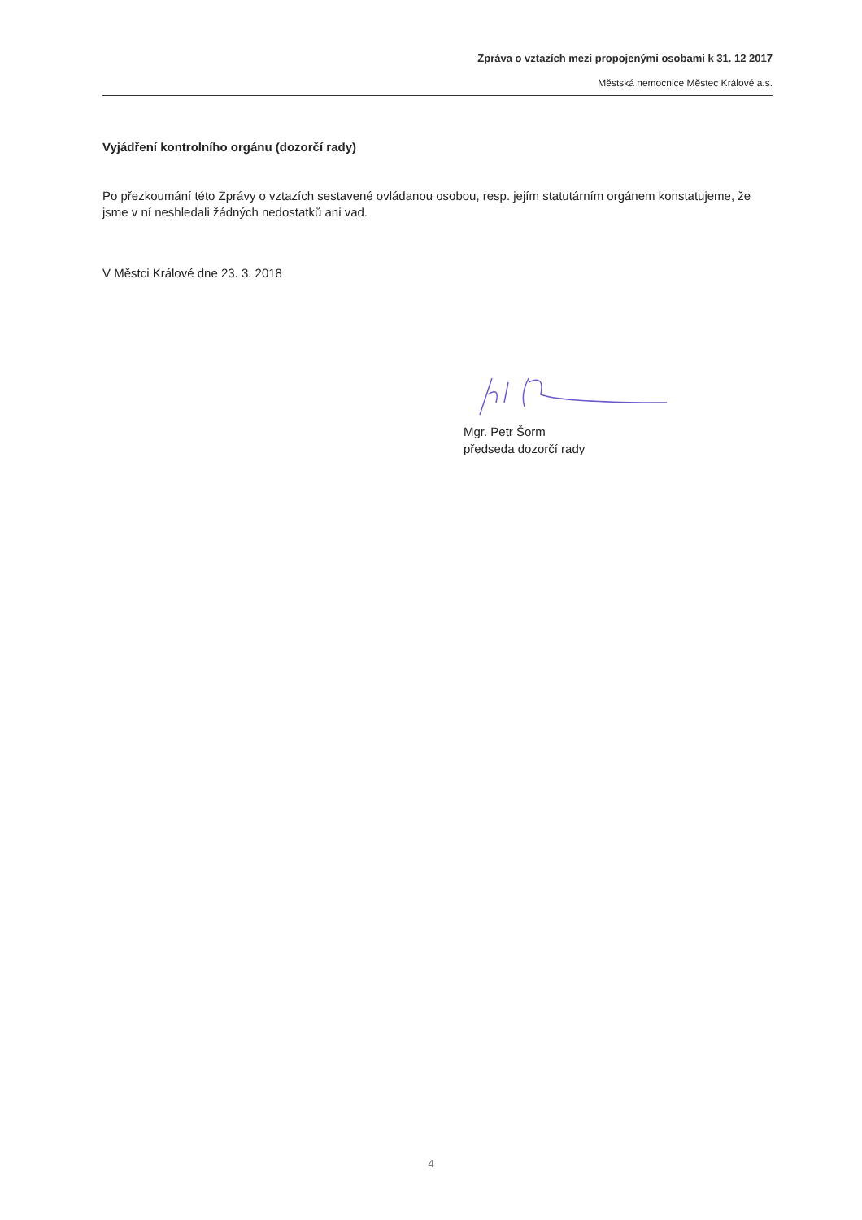Zpráva o vztazích mezi propojenými osobami k 31. 12 2017
Městská nemocnice Městec Králové a.s.
Vyjádření kontrolního orgánu (dozorčí rady)
Po přezkoumání této Zprávy o vztazích sestavené ovládanou osobou, resp. jejím statutárním orgánem konstatujeme, že jsme v ní neshledali žádných nedostatků ani vad.
V Městci Králové dne 23. 3. 2018
Mgr. Petr Šorm
předseda dozorčí rady
4